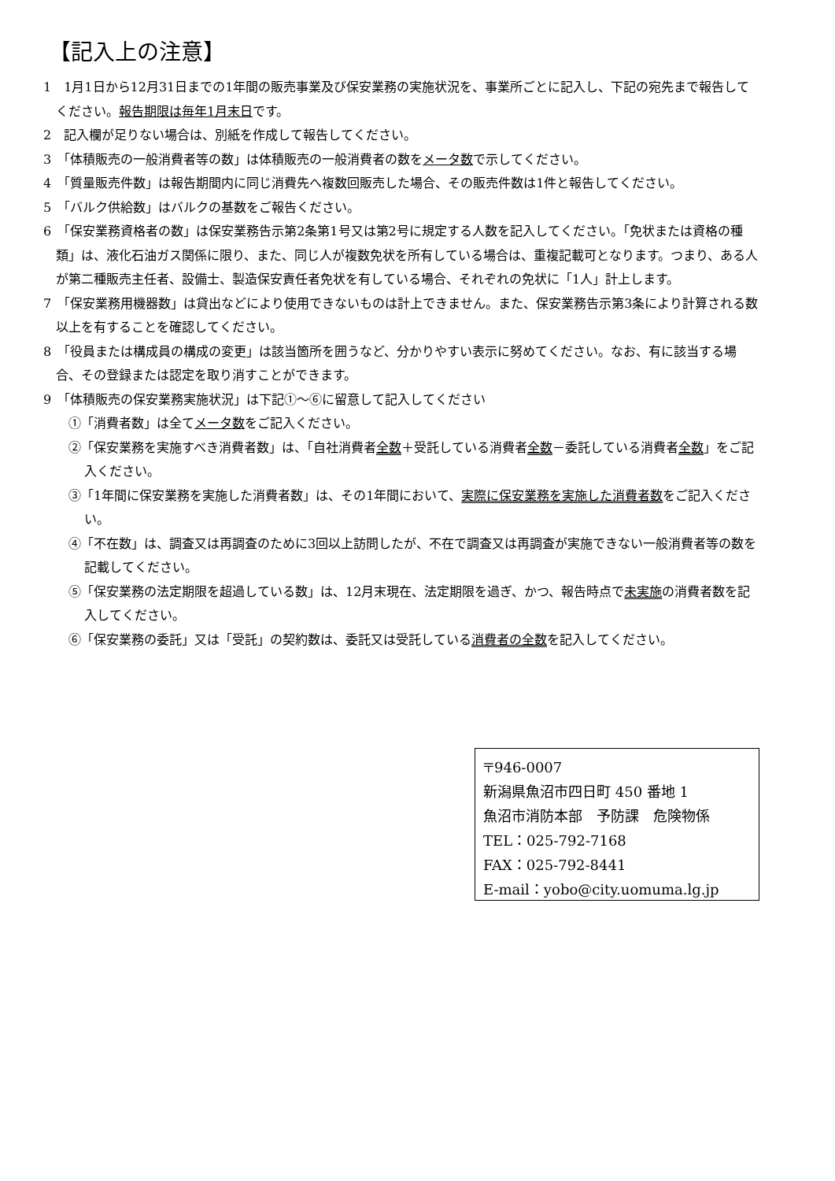【記入上の注意】
1　1月1日から12月31日までの1年間の販売事業及び保安業務の実施状況を、事業所ごとに記入し、下記の宛先まで報告してください。報告期限は毎年1月末日です。
2　記入欄が足りない場合は、別紙を作成して報告してください。
3　「体積販売の一般消費者等の数」は体積販売の一般消費者の数をメータ数で示してください。
4　「質量販売件数」は報告期間内に同じ消費先へ複数回販売した場合、その販売件数は1件と報告してください。
5　「バルク供給数」はバルクの基数をご報告ください。
6　「保安業務資格者の数」は保安業務告示第2条第1号又は第2号に規定する人数を記入してください。「免状または資格の種類」は、液化石油ガス関係に限り、また、同じ人が複数免状を所有している場合は、重複記載可となります。つまり、ある人が第二種販売主任者、設備士、製造保安責任者免状を有している場合、それぞれの免状に「1人」計上します。
7　「保安業務用機器数」は貸出などにより使用できないものは計上できません。また、保安業務告示第3条により計算される数以上を有することを確認してください。
8　「役員または構成員の構成の変更」は該当箇所を囲うなど、分かりやすい表示に努めてください。なお、有に該当する場合、その登録または認定を取り消すことができます。
9　「体積販売の保安業務実施状況」は下記①～⑥に留意して記入してください
①「消費者数」は全てメータ数をご記入ください。
②「保安業務を実施すべき消費者数」は、「自社消費者全数＋受託している消費者全数－委託している消費者全数」をご記入ください。
③「1年間に保安業務を実施した消費者数」は、その1年間において、実際に保安業務を実施した消費者数をご記入ください。
④「不在数」は、調査又は再調査のために3回以上訪問したが、不在で調査又は再調査が実施できない一般消費者等の数を記載してください。
⑤「保安業務の法定期限を超過している数」は、12月末現在、法定期限を過ぎ、かつ、報告時点で未実施の消費者数を記入してください。
⑥「保安業務の委託」又は「受託」の契約数は、委託又は受託している消費者の全数を記入してください。
〒946-0007
新潟県魚沼市四日町 450 番地 1
魚沼市消防本部　予防課　危険物係
TEL：025-792-7168
FAX：025-792-8441
E-mail：yobo@city.uomuma.lg.jp